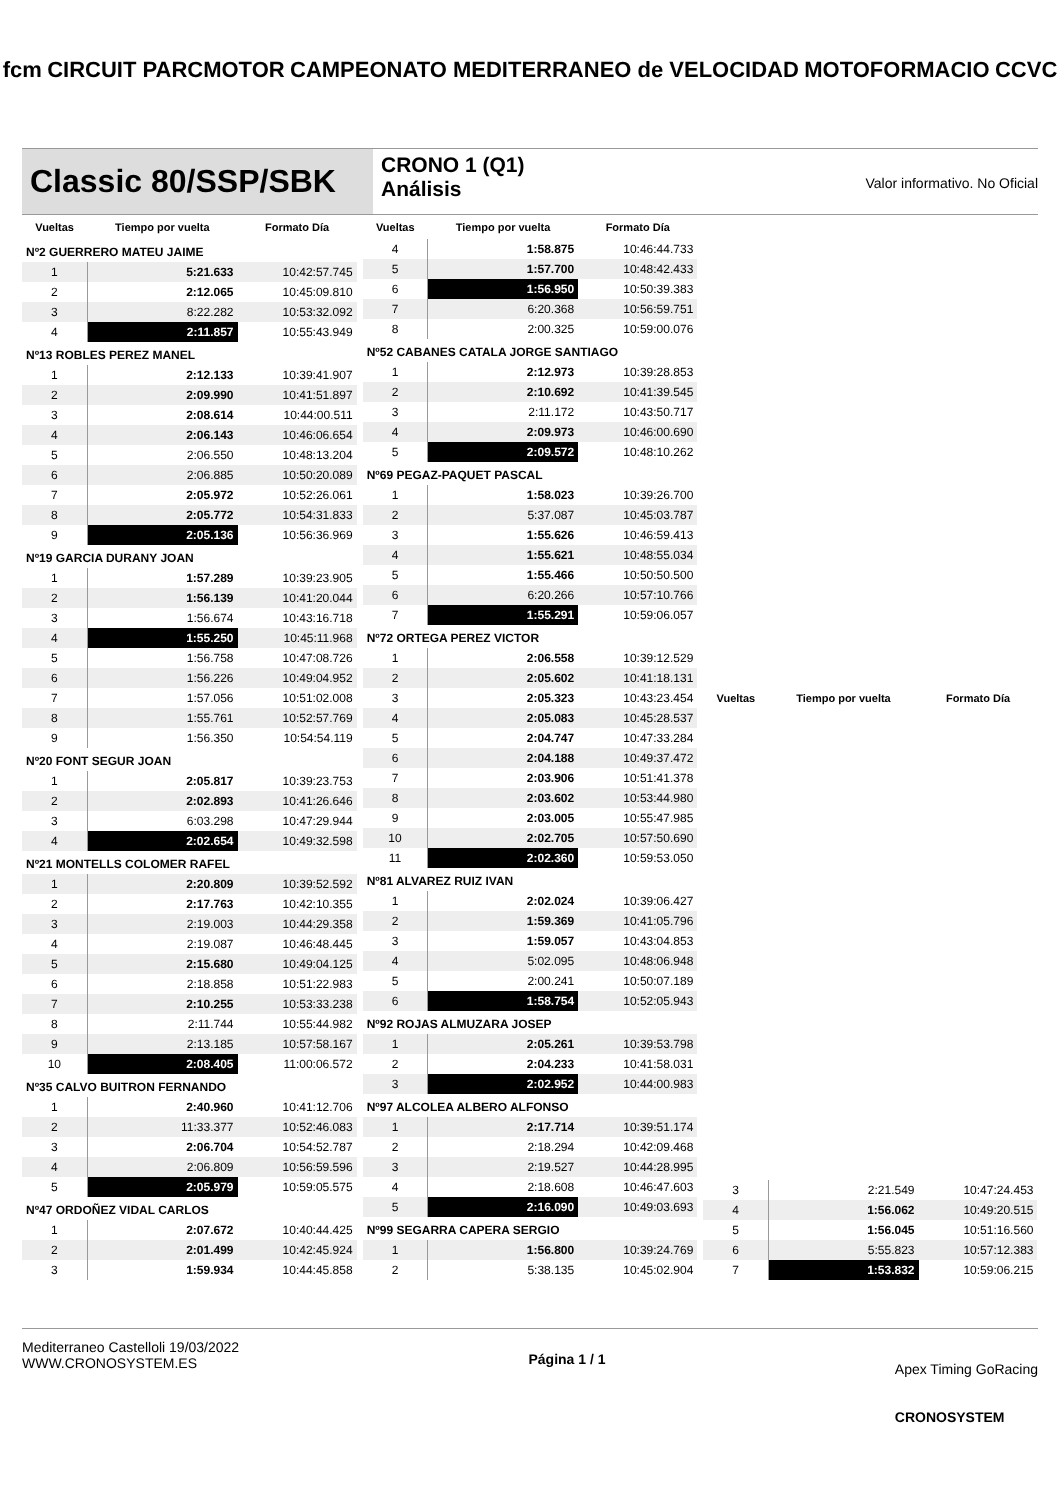fcm CIRCUIT PARCMOTOR CAMPEONATO MEDITERRANEO de VELOCIDAD MOTOFORMACIO CCVC
Classic 80/SSP/SBK
CRONO 1 (Q1)
Análisis
Valor informativo. No Oficial
| Vueltas | Tiempo por vuelta | Formato Día |
| --- | --- | --- |
| Nº2 GUERRERO MATEU JAIME | | |
| 1 | 5:21.633 | 10:42:57.745 |
| 2 | 2:12.065 | 10:45:09.810 |
| 3 | 8:22.282 | 10:53:32.092 |
| 4 | 2:11.857 | 10:55:43.949 |
| Nº13 ROBLES PEREZ MANEL | | |
| 1 | 2:12.133 | 10:39:41.907 |
| 2 | 2:09.990 | 10:41:51.897 |
| 3 | 2:08.614 | 10:44:00.511 |
| 4 | 2:06.143 | 10:46:06.654 |
| 5 | 2:06.550 | 10:48:13.204 |
| 6 | 2:06.885 | 10:50:20.089 |
| 7 | 2:05.972 | 10:52:26.061 |
| 8 | 2:05.772 | 10:54:31.833 |
| 9 | 2:05.136 | 10:56:36.969 |
| Nº19 GARCIA DURANY JOAN | | |
| 1 | 1:57.289 | 10:39:23.905 |
| 2 | 1:56.139 | 10:41:20.044 |
| 3 | 1:56.674 | 10:43:16.718 |
| 4 | 1:55.250 | 10:45:11.968 |
| 5 | 1:56.758 | 10:47:08.726 |
| 6 | 1:56.226 | 10:49:04.952 |
| 7 | 1:57.056 | 10:51:02.008 |
| 8 | 1:55.761 | 10:52:57.769 |
| 9 | 1:56.350 | 10:54:54.119 |
| Nº20 FONT SEGUR JOAN | | |
| 1 | 2:05.817 | 10:39:23.753 |
| 2 | 2:02.893 | 10:41:26.646 |
| 3 | 6:03.298 | 10:47:29.944 |
| 4 | 2:02.654 | 10:49:32.598 |
| Nº21 MONTELLS COLOMER RAFEL | | |
| 1 | 2:20.809 | 10:39:52.592 |
| 2 | 2:17.763 | 10:42:10.355 |
| 3 | 2:19.003 | 10:44:29.358 |
| 4 | 2:19.087 | 10:46:48.445 |
| 5 | 2:15.680 | 10:49:04.125 |
| 6 | 2:18.858 | 10:51:22.983 |
| 7 | 2:10.255 | 10:53:33.238 |
| 8 | 2:11.744 | 10:55:44.982 |
| 9 | 2:13.185 | 10:57:58.167 |
| 10 | 2:08.405 | 11:00:06.572 |
| Nº35 CALVO BUITRON FERNANDO | | |
| 1 | 2:40.960 | 10:41:12.706 |
| 2 | 11:33.377 | 10:52:46.083 |
| 3 | 2:06.704 | 10:54:52.787 |
| 4 | 2:06.809 | 10:56:59.596 |
| 5 | 2:05.979 | 10:59:05.575 |
| Nº47 ORDOÑEZ VIDAL CARLOS | | |
| 1 | 2:07.672 | 10:40:44.425 |
| 2 | 2:01.499 | 10:42:45.924 |
| 3 | 1:59.934 | 10:44:45.858 |
| Vueltas | Tiempo por vuelta | Formato Día |
| --- | --- | --- |
| 4 | 1:58.875 | 10:46:44.733 |
| 5 | 1:57.700 | 10:48:42.433 |
| 6 | 1:56.950 | 10:50:39.383 |
| 7 | 6:20.368 | 10:56:59.751 |
| 8 | 2:00.325 | 10:59:00.076 |
| Nº52 CABANES CATALA JORGE SANTIAGO | | |
| 1 | 2:12.973 | 10:39:28.853 |
| 2 | 2:10.692 | 10:41:39.545 |
| 3 | 2:11.172 | 10:43:50.717 |
| 4 | 2:09.973 | 10:46:00.690 |
| 5 | 2:09.572 | 10:48:10.262 |
| Nº69 PEGAZ-PAQUET PASCAL | | |
| 1 | 1:58.023 | 10:39:26.700 |
| 2 | 5:37.087 | 10:45:03.787 |
| 3 | 1:55.626 | 10:46:59.413 |
| 4 | 1:55.621 | 10:48:55.034 |
| 5 | 1:55.466 | 10:50:50.500 |
| 6 | 6:20.266 | 10:57:10.766 |
| 7 | 1:55.291 | 10:59:06.057 |
| Nº72 ORTEGA PEREZ VICTOR | | |
| 1 | 2:06.558 | 10:39:12.529 |
| 2 | 2:05.602 | 10:41:18.131 |
| 3 | 2:05.323 | 10:43:23.454 |
| 4 | 2:05.083 | 10:45:28.537 |
| 5 | 2:04.747 | 10:47:33.284 |
| 6 | 2:04.188 | 10:49:37.472 |
| 7 | 2:03.906 | 10:51:41.378 |
| 8 | 2:03.602 | 10:53:44.980 |
| 9 | 2:03.005 | 10:55:47.985 |
| 10 | 2:02.705 | 10:57:50.690 |
| 11 | 2:02.360 | 10:59:53.050 |
| Nº81 ALVAREZ RUIZ IVAN | | |
| 1 | 2:02.024 | 10:39:06.427 |
| 2 | 1:59.369 | 10:41:05.796 |
| 3 | 1:59.057 | 10:43:04.853 |
| 4 | 5:02.095 | 10:48:06.948 |
| 5 | 2:00.241 | 10:50:07.189 |
| 6 | 1:58.754 | 10:52:05.943 |
| Nº92 ROJAS ALMUZARA JOSEP | | |
| 1 | 2:05.261 | 10:39:53.798 |
| 2 | 2:04.233 | 10:41:58.031 |
| 3 | 2:02.952 | 10:44:00.983 |
| Nº97 ALCOLEA ALBERO ALFONSO | | |
| 1 | 2:17.714 | 10:39:51.174 |
| 2 | 2:18.294 | 10:42:09.468 |
| 3 | 2:19.527 | 10:44:28.995 |
| 4 | 2:18.608 | 10:46:47.603 |
| 5 | 2:16.090 | 10:49:03.693 |
| Nº99 SEGARRA CAPERA SERGIO | | |
| 1 | 1:56.800 | 10:39:24.769 |
| 2 | 5:38.135 | 10:45:02.904 |
| Vueltas | Tiempo por vuelta | Formato Día |
| --- | --- | --- |
| 3 | 2:21.549 | 10:47:24.453 |
| 4 | 1:56.062 | 10:49:20.515 |
| 5 | 1:56.045 | 10:51:16.560 |
| 6 | 5:55.823 | 10:57:12.383 |
| 7 | 1:53.832 | 10:59:06.215 |
Mediterraneo Castelloli 19/03/2022
WWW.CRONOSYSTEM.ES
Página 1 / 1
Apex Timing GoRacing
CRONOSYSTEM